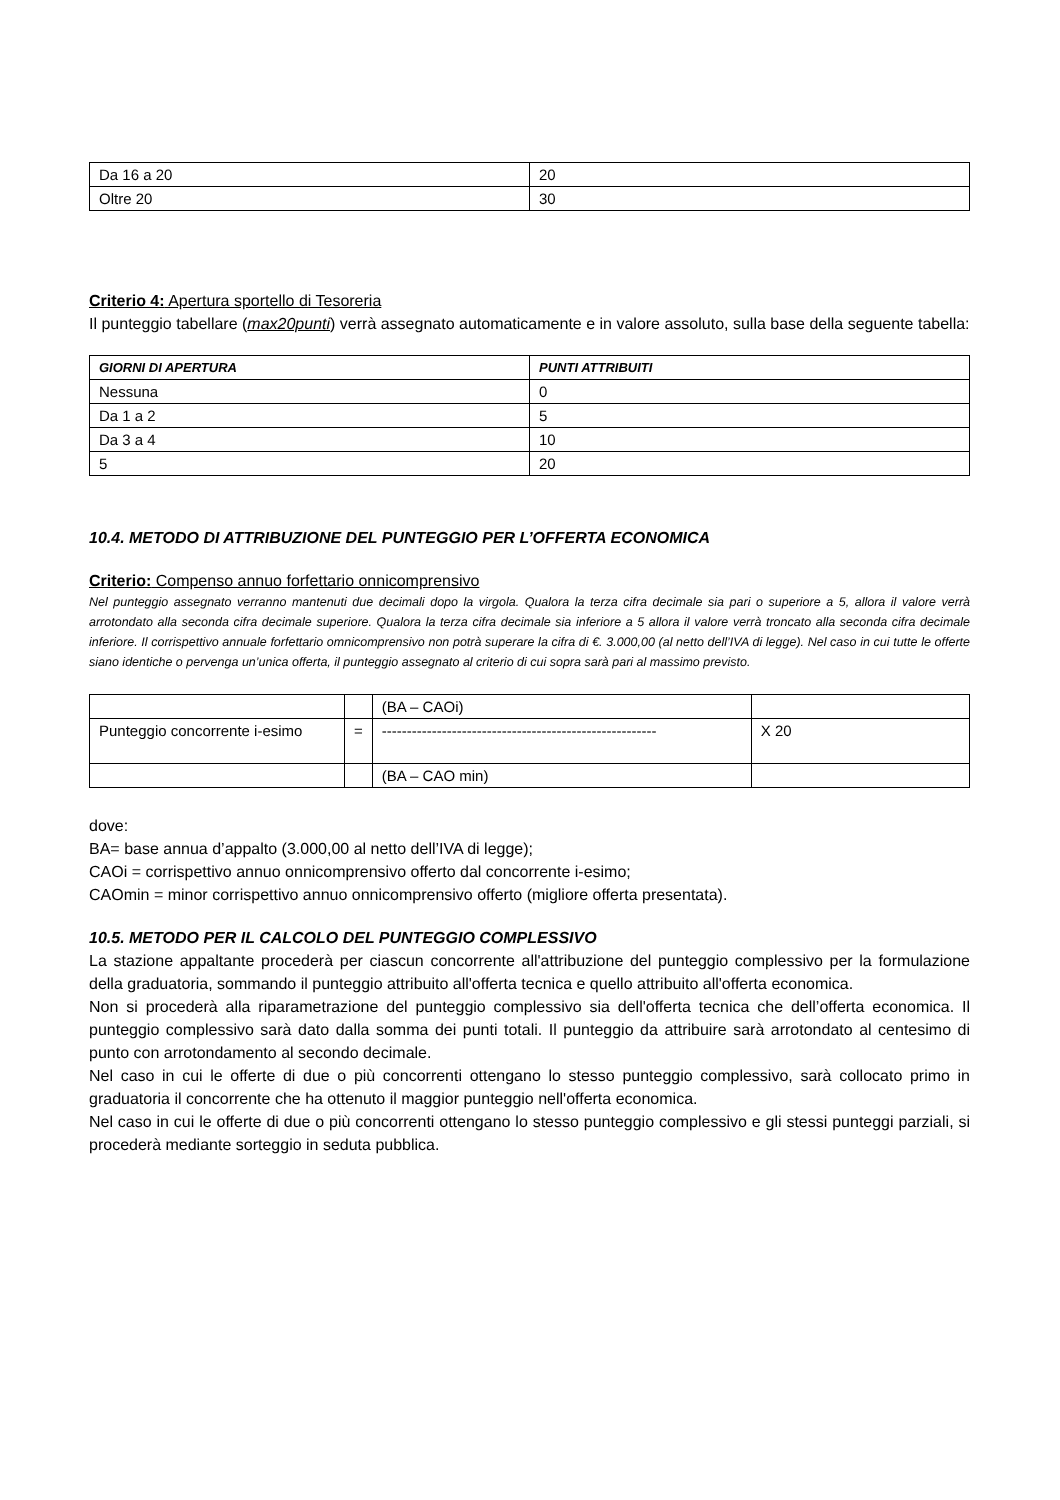| Da 16 a 20 | 20 |
| Oltre 20 | 30 |
Criterio 4: Apertura sportello di Tesoreria
Il punteggio tabellare (max20punti) verrà assegnato automaticamente e in valore assoluto, sulla base della seguente tabella:
| GIORNI DI APERTURA | PUNTI ATTRIBUITI |
| --- | --- |
| Nessuna | 0 |
| Da 1 a 2 | 5 |
| Da 3 a 4 | 10 |
| 5 | 20 |
10.4. METODO DI ATTRIBUZIONE DEL PUNTEGGIO PER L’OFFERTA ECONOMICA
Criterio: Compenso annuo forfettario onnicomprensivo
Nel punteggio assegnato verranno mantenuti due decimali dopo la virgola. Qualora la terza cifra decimale sia pari o superiore a 5, allora il valore verrà arrotondato alla seconda cifra decimale superiore. Qualora la terza cifra decimale sia inferiore a 5 allora il valore verrà troncato alla seconda cifra decimale inferiore. Il corrispettivo annuale forfettario omnicomprensivo non potrà superare la cifra di €. 3.000,00 (al netto dell’IVA di legge). Nel caso in cui tutte le offerte siano identiche o pervenga un’unica offerta, il punteggio assegnato al criterio di cui sopra sarà pari al massimo previsto.
| | | (BA – CAOi) | |
| Punteggio concorrente i-esimo | = | ------------------------------------------------------- | X 20 |
| | | (BA – CAO min) | |
dove:
BA= base annua d’appalto (3.000,00 al netto dell’IVA di legge);
CAOi = corrispettivo annuo onnicomprensivo offerto dal concorrente i-esimo;
CAOmin = minor corrispettivo annuo onnicomprensivo offerto (migliore offerta presentata).
10.5. METODO PER IL CALCOLO DEL PUNTEGGIO COMPLESSIVO
La stazione appaltante procederà per ciascun concorrente all'attribuzione del punteggio complessivo per la formulazione della graduatoria, sommando il punteggio attribuito all'offerta tecnica e quello attribuito all'offerta economica.
Non si procederà alla riparametrazione del punteggio complessivo sia dell'offerta tecnica che dell’offerta economica. Il punteggio complessivo sarà dato dalla somma dei punti totali. Il punteggio da attribuire sarà arrotondato al centesimo di punto con arrotondamento al secondo decimale.
Nel caso in cui le offerte di due o più concorrenti ottengano lo stesso punteggio complessivo, sarà collocato primo in graduatoria il concorrente che ha ottenuto il maggior punteggio nell'offerta economica.
Nel caso in cui le offerte di due o più concorrenti ottengano lo stesso punteggio complessivo e gli stessi punteggi parziali, si procederà mediante sorteggio in seduta pubblica.